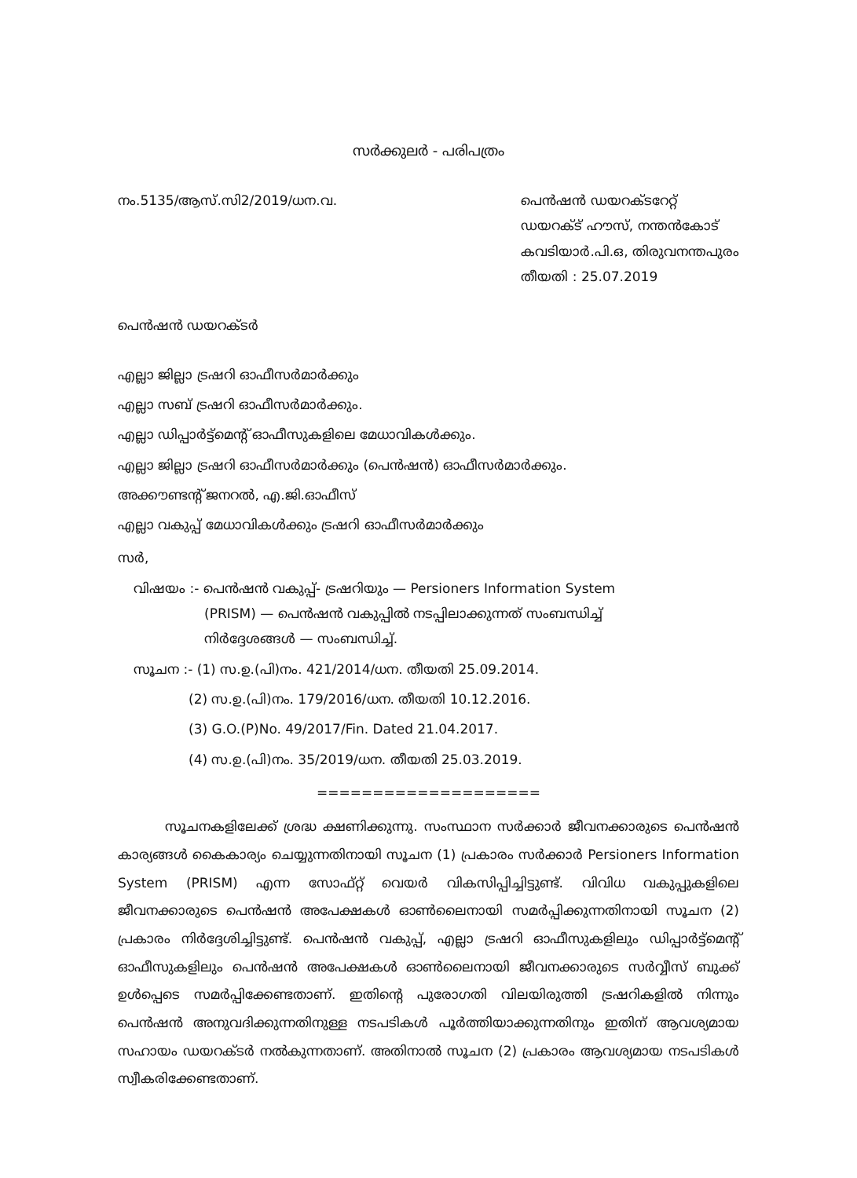സർക്കുലർ - പരിപത്രം
നം.5135/ആസ്.സി2/2019/ധന.വ. പെൻഷൻ ഡയറക്ടറേറ്റ്
ഡയറക്ട് ഹൗസ്, നന്തൻകോട്
കവടിയാർ.പി.ഒ, തിരുവനന്തപുരം
തീയതി : 25.07.2019
പെൻഷൻ ഡയറക്ടർ
എല്ലാ ജില്ലാ ട്രഷറി ഓഫീസർമാർക്കും
എല്ലാ സബ് ട്രഷറി ഓഫീസർമാർക്കും.
എല്ലാ ഡിപ്പാർട്ട്മെന്റ് ഓഫീസുകളിലെ മേധാവികൾക്കും.
എല്ലാ ജില്ലാ ട്രഷറി ഓഫീസർമാർക്കും (പെൻഷൻ) ഓഫീസർമാർക്കും.
അക്കൗണ്ടന്റ് ജനറൽ, എ.ജി.ഓഫീസ്
എല്ലാ വകുപ്പ് മേധാവികൾക്കും ട്രഷറി ഓഫീസർമാർക്കും
സർ,
വിഷയം :- പെൻഷൻ വകുപ്പ്- ട്രഷറിയും — Persioners Information System
(PRISM) — പെൻഷൻ വകുപ്പിൽ നടപ്പിലാക്കുന്നത് സംബന്ധിച്ച്
നിർദ്ദേശങ്ങൾ — സംബന്ധിച്ച്.
സൂചന :- (1) സ.ഉ.(പി)നം. 421/2014/ധന. തീയതി 25.09.2014.
(2) സ.ഉ.(പി)നം. 179/2016/ധന. തീയതി 10.12.2016.
(3) G.O.(P)No. 49/2017/Fin. Dated 21.04.2017.
(4) സ.ഉ.(പി)നം. 35/2019/ധന. തീയതി 25.03.2019.
====================
സൂചനകളിലേക്ക് ശ്രദ്ധ ക്ഷണിക്കുന്നു. സംസ്ഥാന സർക്കാർ ജീവനക്കാരുടെ പെൻഷൻ കാര്യങ്ങൾ കൈകാര്യം ചെയ്യുന്നതിനായി സൂചന (1) പ്രകാരം സർക്കാർ Persioners Information System (PRISM) എന്ന സോഫ്റ്റ് വെയർ വികസിപ്പിച്ചിട്ടുണ്ട്. വിവിധ വകുപ്പുകളിലെ ജീവനക്കാരുടെ പെൻഷൻ അപേക്ഷകൾ ഓൺലൈനായി സമർപ്പിക്കുന്നതിനായി സൂചന (2) പ്രകാരം നിർദ്ദേശിച്ചിട്ടുണ്ട്. പെൻഷൻ വകുപ്പ്, എല്ലാ ട്രഷറി ഓഫീസുകളിലും ഡിപ്പാർട്ട്മെന്റ് ഓഫീസുകളിലും പെൻഷൻ അപേക്ഷകൾ ഓൺലൈനായി ജീവനക്കാരുടെ സർവ്വീസ് ബുക്ക് ഉൾപ്പെടെ സമർപ്പിക്കേണ്ടതാണ്. ഇതിന്റെ പുരോഗതി വിലയിരുത്തി ട്രഷറികളിൽ നിന്നും പെൻഷൻ അനുവദിക്കുന്നതിനുള്ള നടപടികൾ പൂർത്തിയാക്കുന്നതിനും ഇതിന് ആവശ്യമായ സഹായം ഡയറക്ടർ നൽകുന്നതാണ്. അതിനാൽ സൂചന (2) പ്രകാരം ആവശ്യമായ നടപടികൾ സ്വീകരിക്കേണ്ടതാണ്.